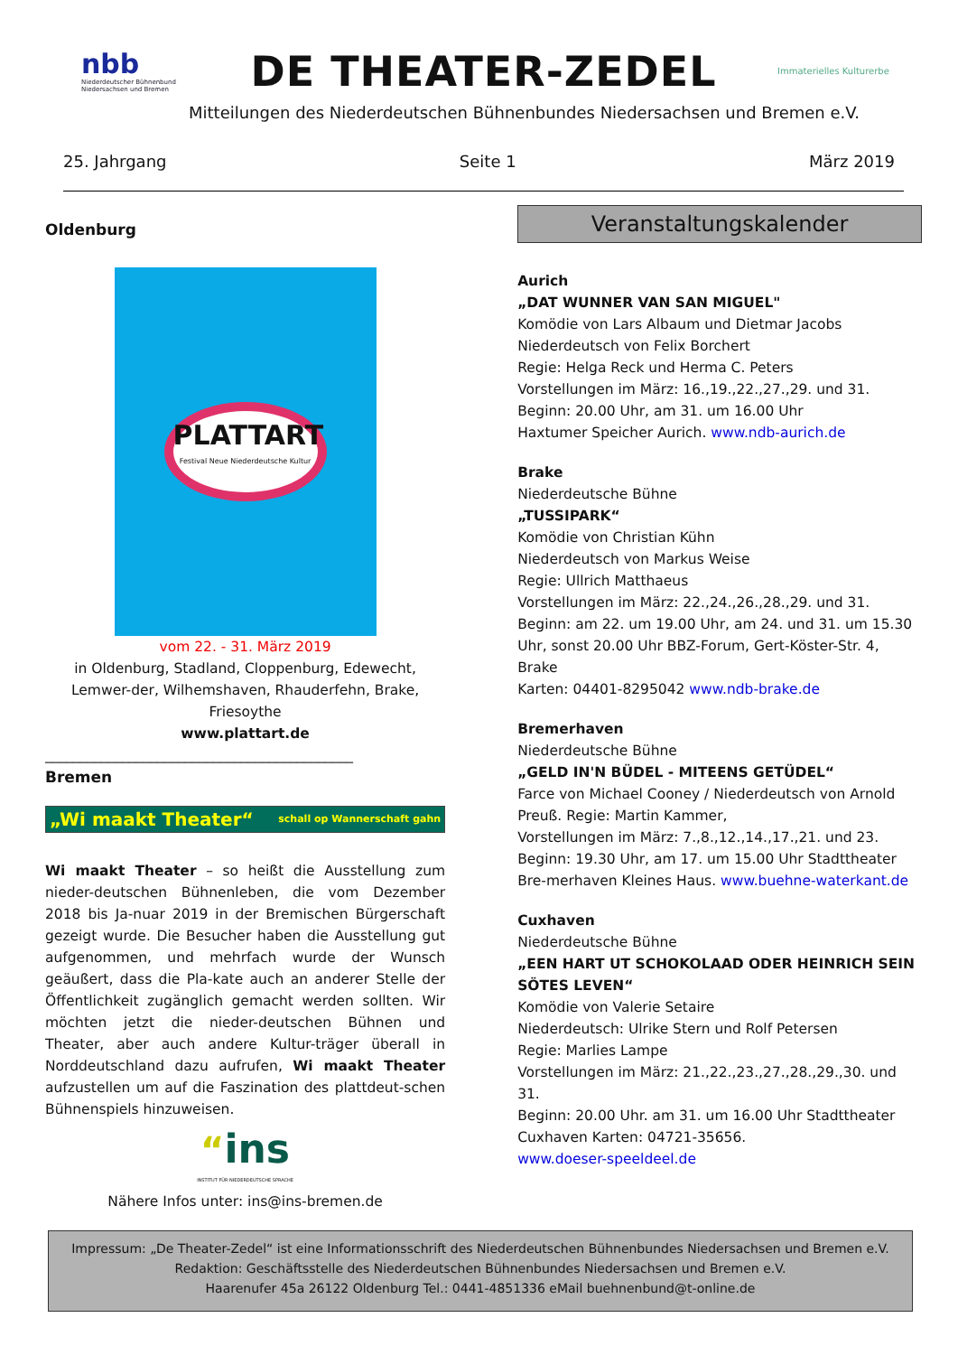nbb
Niederdeutscher Bühnenbund Niedersachsen und Bremen
DE THEATER-ZEDEL
Immaterielles Kulturerbe
Mitteilungen des Niederdeutschen Bühnenbundes Niedersachsen und Bremen e.V.
25. Jahrgang Seite 1 März 2019
Oldenburg
PLATTART
Festival Neue Niederdeutsche Kultur
vom 22. - 31. März 2019
in Oldenburg, Stadland, Cloppenburg, Edewecht, Lemwer-der, Wilhemshaven, Rhauderfehn, Brake, Friesoythe
www.plattart.de
____________________________________________
Bremen
„Wi maakt Theater“schall op Wannerschaft gahn
Wi maakt Theater – so heißt die Ausstellung zum nieder-deutschen Bühnenleben, die vom Dezember 2018 bis Ja-nuar 2019 in der Bremischen Bürgerschaft gezeigt wurde. Die Besucher haben die Ausstellung gut aufgenommen, und mehrfach wurde der Wunsch geäußert, dass die Pla-kate auch an anderer Stelle der Öffentlichkeit zugänglich gemacht werden sollten. Wir möchten jetzt die nieder-deutschen Bühnen und Theater, aber auch andere Kultur-träger überall in Norddeutschland dazu aufrufen, Wi maakt Theater aufzustellen um auf die Faszination des plattdeut-schen Bühnenspiels hinzuweisen.
“ins
INSTITUT FÜR NIEDERDEUTSCHE SPRACHE
Nähere Infos unter: ins@ins-bremen.de
Veranstaltungskalender
Aurich
„DAT WUNNER VAN SAN MIGUEL"
Komödie von Lars Albaum und Dietmar Jacobs
Niederdeutsch von Felix Borchert
Regie: Helga Reck und Herma C. Peters
Vorstellungen im März: 16.,19.,22.,27.,29. und 31.
Beginn: 20.00 Uhr, am 31. um 16.00 Uhr
Haxtumer Speicher Aurich. www.ndb-aurich.de
Brake
Niederdeutsche Bühne
„TUSSIPARK“
Komödie von Christian Kühn
Niederdeutsch von Markus Weise
Regie: Ullrich Matthaeus
Vorstellungen im März: 22.,24.,26.,28.,29. und 31.
Beginn: am 22. um 19.00 Uhr, am 24. und 31. um 15.30 Uhr, sonst 20.00 Uhr BBZ-Forum, Gert-Köster-Str. 4, Brake
Karten: 04401-8295042 www.ndb-brake.de
Bremerhaven
Niederdeutsche Bühne
„GELD IN'N BÜDEL - MITEENS GETÜDEL“
Farce von Michael Cooney / Niederdeutsch von Arnold Preuß. Regie: Martin Kammer,
Vorstellungen im März: 7.,8.,12.,14.,17.,21. und 23.
Beginn: 19.30 Uhr, am 17. um 15.00 Uhr Stadttheater Bre-merhaven Kleines Haus. www.buehne-waterkant.de
Cuxhaven
Niederdeutsche Bühne
„EEN HART UT SCHOKOLAAD ODER HEINRICH SEIN SÖTES LEVEN“
Komödie von Valerie Setaire
Niederdeutsch: Ulrike Stern und Rolf Petersen
Regie: Marlies Lampe
Vorstellungen im März: 21.,22.,23.,27.,28.,29.,30. und 31.
Beginn: 20.00 Uhr. am 31. um 16.00 Uhr Stadttheater Cuxhaven Karten: 04721-35656.
www.doeser-speeldeel.de
Impressum: „De Theater-Zedel“ ist eine Informationsschrift des Niederdeutschen Bühnenbundes Niedersachsen und Bremen e.V. Redaktion: Geschäftsstelle des Niederdeutschen Bühnenbundes Niedersachsen und Bremen e.V.
Haarenufer 45a 26122 Oldenburg Tel.: 0441-4851336 eMail buehnenbund@t-online.de